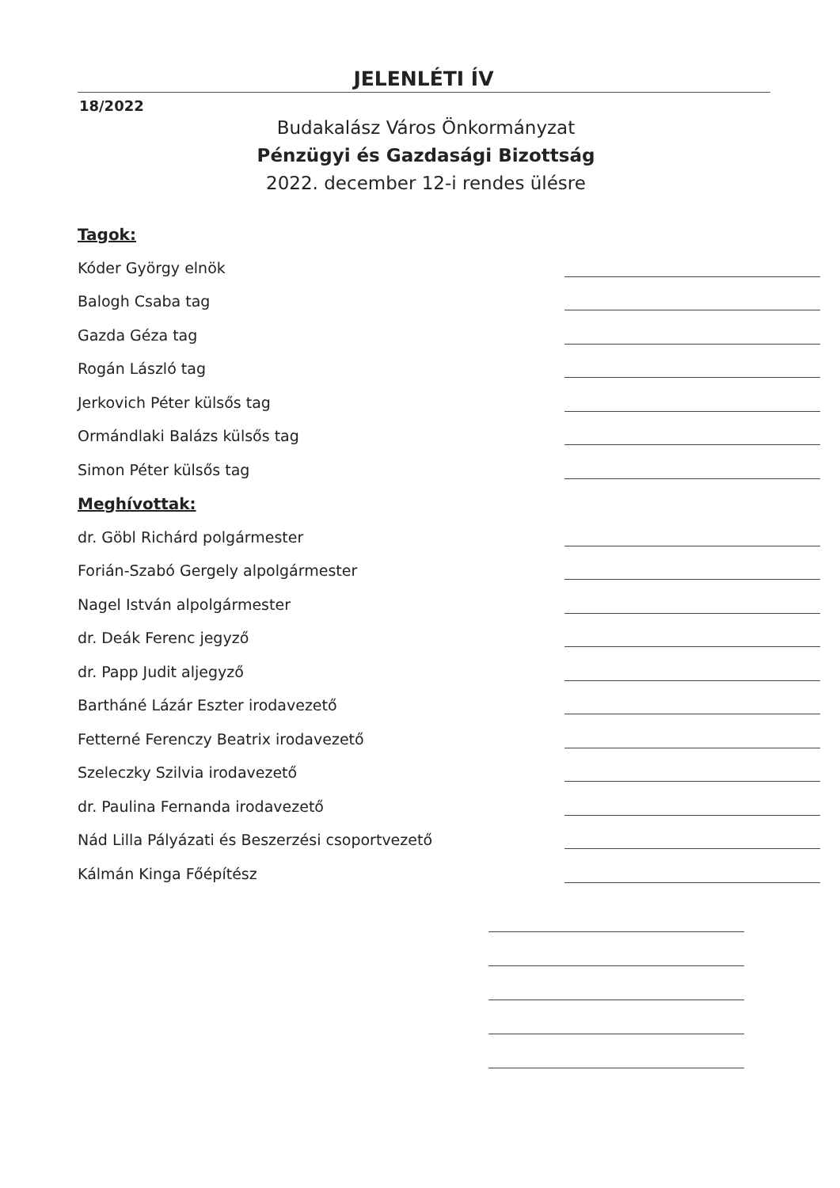JELENLÉTI ÍV
18/2022
Budakalász Város Önkormányzat
Pénzügyi és Gazdasági Bizottság
2022. december 12-i rendes ülésre
Tagok:
Kóder György elnök
Balogh Csaba tag
Gazda Géza tag
Rogán László tag
Jerkovich Péter külsős tag
Ormándlaki Balázs külsős tag
Simon Péter külsős tag
Meghívottak:
dr. Göbl Richárd polgármester
Forián-Szabó Gergely alpolgármester
Nagel István alpolgármester
dr. Deák Ferenc jegyző
dr. Papp Judit aljegyző
Bartháné Lázár Eszter irodavezető
Fetterné Ferenczy Beatrix irodavezető
Szeleczky Szilvia irodavezető
dr. Paulina Fernanda irodavezető
Nád Lilla Pályázati és Beszerzési csoportvezető
Kálmán Kinga Főépítész